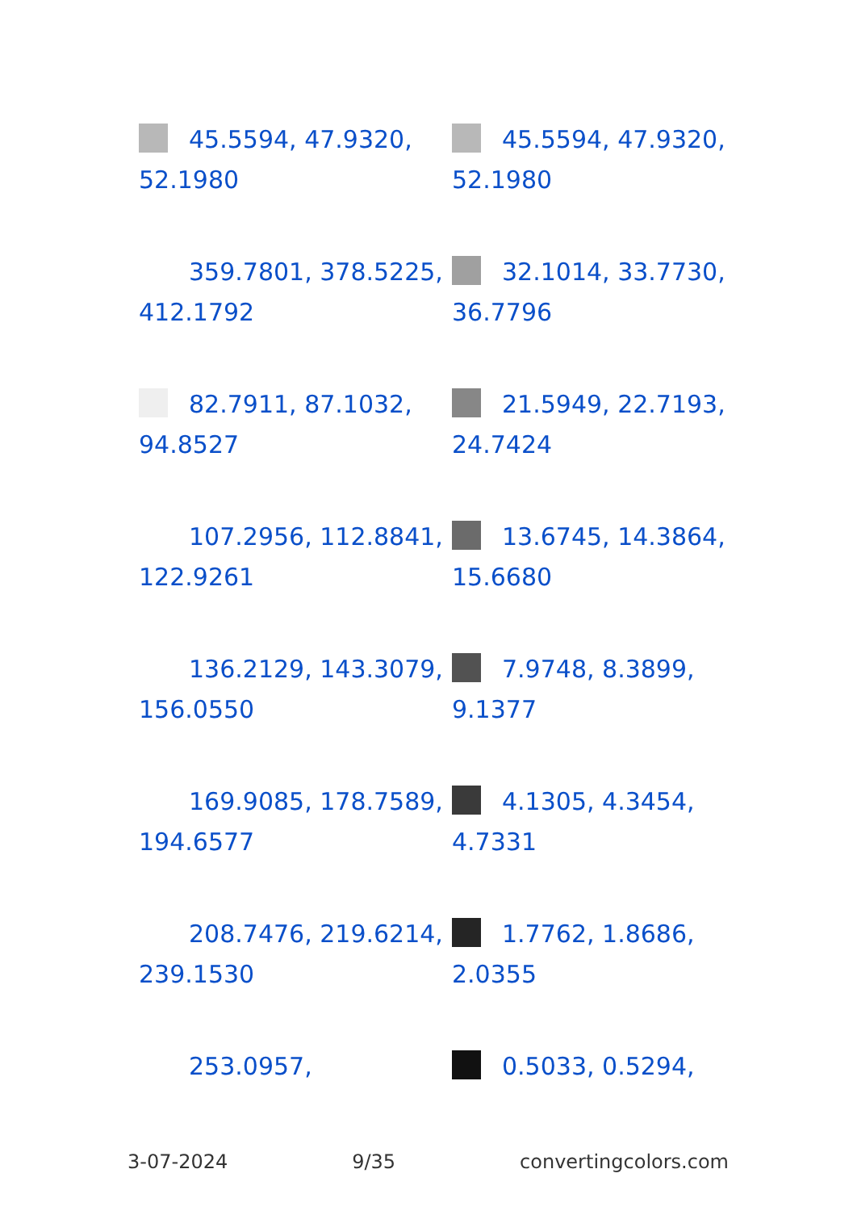45.5594, 47.9320, 52.1980
45.5594, 47.9320, 52.1980
359.7801, 378.5225, 412.1792
32.1014, 33.7730, 36.7796
82.7911, 87.1032, 94.8527
21.5949, 22.7193, 24.7424
107.2956, 112.8841, 122.9261
13.6745, 14.3864, 15.6680
136.2129, 143.3079, 156.0550
7.9748, 8.3899, 9.1377
169.9085, 178.7589, 194.6577
4.1305, 4.3454, 4.7331
208.7476, 219.6214, 239.1530
1.7762, 1.8686, 2.0355
253.0957,
0.5033, 0.5294,
3-07-2024 9/35 convertingcolors.com